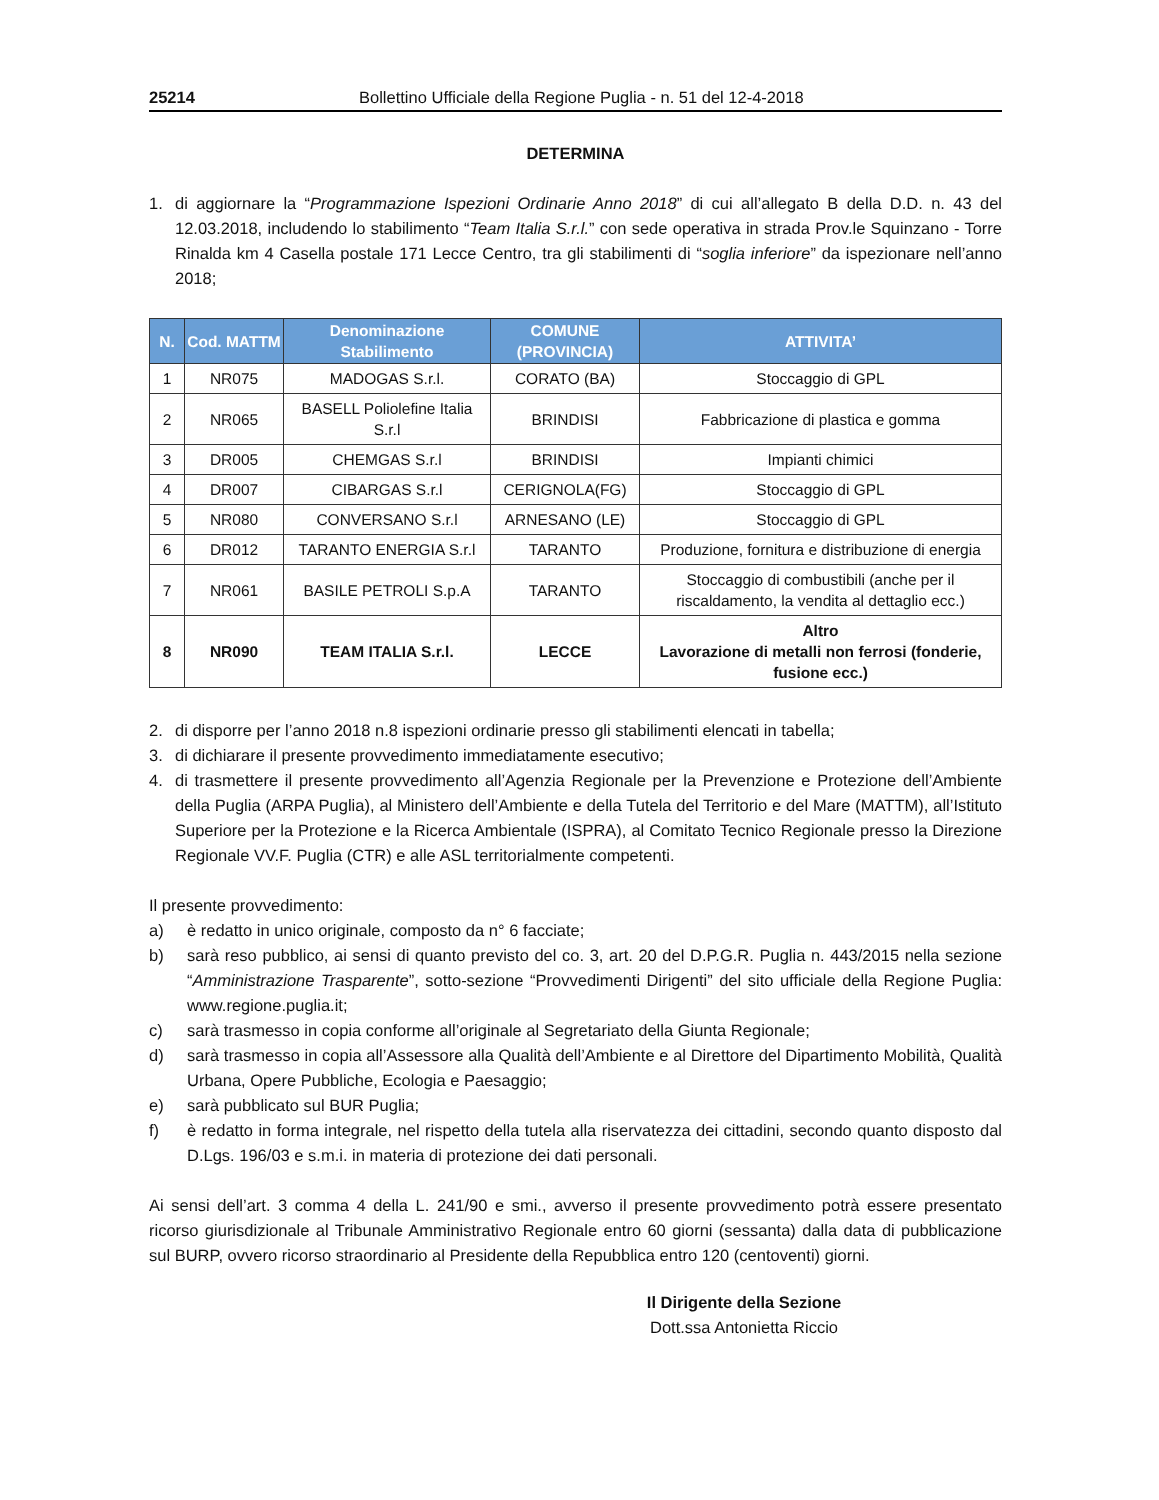25214 Bollettino Ufficiale della Regione Puglia - n. 51 del 12-4-2018
DETERMINA
1. di aggiornare la “Programmazione Ispezioni Ordinarie Anno 2018” di cui all’allegato B della D.D. n. 43 del 12.03.2018, includendo lo stabilimento “Team Italia S.r.l.” con sede operativa in strada Prov.le Squinzano - Torre Rinalda km 4 Casella postale 171 Lecce Centro, tra gli stabilimenti di “soglia inferiore” da ispezionare nell’anno 2018;
| N. | Cod. MATTM | Denominazione Stabilimento | COMUNE (PROVINCIA) | ATTIVITA’ |
| --- | --- | --- | --- | --- |
| 1 | NR075 | MADOGAS S.r.l. | CORATO (BA) | Stoccaggio di GPL |
| 2 | NR065 | BASELL Poliolefine Italia S.r.l | BRINDISI | Fabbricazione di plastica e gomma |
| 3 | DR005 | CHEMGAS S.r.l | BRINDISI | Impianti chimici |
| 4 | DR007 | CIBARGAS S.r.l | CERIGNOLA(FG) | Stoccaggio di GPL |
| 5 | NR080 | CONVERSANO S.r.l | ARNESANO (LE) | Stoccaggio di GPL |
| 6 | DR012 | TARANTO ENERGIA S.r.l | TARANTO | Produzione, fornitura e distribuzione di energia |
| 7 | NR061 | BASILE PETROLI S.p.A | TARANTO | Stoccaggio di combustibili (anche per il riscaldamento, la vendita al dettaglio ecc.) |
| 8 | NR090 | TEAM ITALIA S.r.l. | LECCE | Altro Lavorazione di metalli non ferrosi (fonderie, fusione ecc.) |
2. di disporre per l’anno 2018 n.8 ispezioni ordinarie presso gli stabilimenti elencati in tabella;
3. di dichiarare il presente provvedimento immediatamente esecutivo;
4. di trasmettere il presente provvedimento all’Agenzia Regionale per la Prevenzione e Protezione dell’Ambiente della Puglia (ARPA Puglia), al Ministero dell’Ambiente e della Tutela del Territorio e del Mare (MATTM), all’Istituto Superiore per la Protezione e la Ricerca Ambientale (ISPRA), al Comitato Tecnico Regionale presso la Direzione Regionale VV.F. Puglia (CTR) e alle ASL territorialmente competenti.
Il presente provvedimento:
a) è redatto in unico originale, composto da n° 6 facciate;
b) sarà reso pubblico, ai sensi di quanto previsto del co. 3, art. 20 del D.P.G.R. Puglia n. 443/2015 nella sezione “Amministrazione Trasparente”, sotto-sezione “Provvedimenti Dirigenti” del sito ufficiale della Regione Puglia: www.regione.puglia.it;
c) sarà trasmesso in copia conforme all’originale al Segretariato della Giunta Regionale;
d) sarà trasmesso in copia all’Assessore alla Qualità dell’Ambiente e al Direttore del Dipartimento Mobilità, Qualità Urbana, Opere Pubbliche, Ecologia e Paesaggio;
e) sarà pubblicato sul BUR Puglia;
f) è redatto in forma integrale, nel rispetto della tutela alla riservatezza dei cittadini, secondo quanto disposto dal D.Lgs. 196/03 e s.m.i. in materia di protezione dei dati personali.
Ai sensi dell’art. 3 comma 4 della L. 241/90 e smi., avverso il presente provvedimento potrà essere presentato ricorso giurisdizionale al Tribunale Amministrativo Regionale entro 60 giorni (sessanta) dalla data di pubblicazione sul BURP, ovvero ricorso straordinario al Presidente della Repubblica entro 120 (centoventi) giorni.
Il Dirigente della Sezione
Dott.ssa Antonietta Riccio